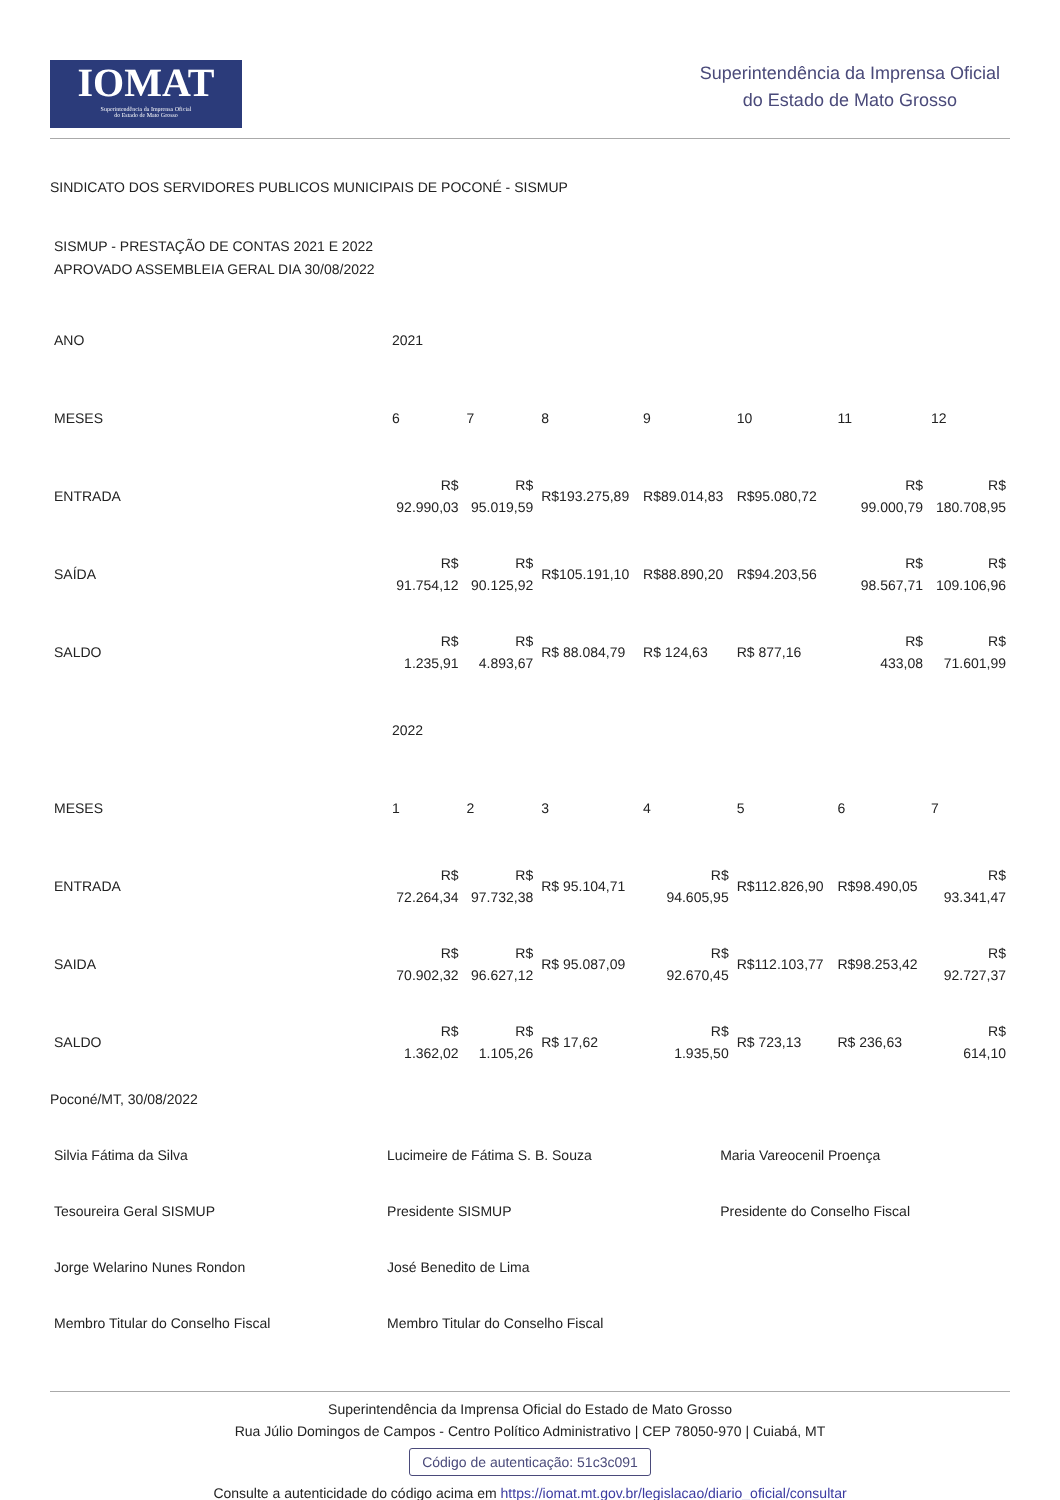IOMAT
Superintendência da Imprensa Oficial
do Estado de Mato Grosso
Superintendência da Imprensa Oficial
do Estado de Mato Grosso
SINDICATO DOS SERVIDORES PUBLICOS MUNICIPAIS DE POCONÉ - SISMUP
SISMUP - PRESTAÇÃO DE CONTAS 2021 E 2022 APROVADO ASSEMBLEIA GERAL DIA 30/08/2022
| ANO | 2021 | | | | | | |
| MESES | 6 | 7 | 8 | 9 | 10 | 11 | 12 |
| ENTRADA | R$ 92.990,03 | R$ 95.019,59 | R$193.275,89 | R$89.014,83 | R$95.080,72 | R$ 99.000,79 | R$ 180.708,95 |
| SAÍDA | R$ 91.754,12 | R$ 90.125,92 | R$105.191,10 | R$88.890,20 | R$94.203,56 | R$ 98.567,71 | R$ 109.106,96 |
| SALDO | R$ 1.235,91 | R$ 4.893,67 | R$ 88.084,79 | R$ 124,63 | R$ 877,16 | R$ 433,08 | R$ 71.601,99 |
| | 2022 | | | | | | |
| MESES | 1 | 2 | 3 | 4 | 5 | 6 | 7 |
| ENTRADA | R$ 72.264,34 | R$ 97.732,38 | R$ 95.104,71 | R$ 94.605,95 | R$112.826,90 | R$98.490,05 | R$ 93.341,47 |
| SAIDA | R$ 70.902,32 | R$ 96.627,12 | R$ 95.087,09 | R$ 92.670,45 | R$112.103,77 | R$98.253,42 | R$ 92.727,37 |
| SALDO | R$ 1.362,02 | R$ 1.105,26 | R$ 17,62 | R$ 1.935,50 | R$ 723,13 | R$ 236,63 | R$ 614,10 |
Poconé/MT, 30/08/2022
| Silvia Fátima da Silva | Lucimeire de Fátima S. B. Souza | Maria Vareocenil Proença |
| Tesoureira Geral SISMUP | Presidente SISMUP | Presidente do Conselho Fiscal |
| Jorge Welarino Nunes Rondon | José Benedito de Lima | |
| Membro Titular do Conselho Fiscal | Membro Titular do Conselho Fiscal | |
Superintendência da Imprensa Oficial do Estado de Mato Grosso
Rua Júlio Domingos de Campos - Centro Político Administrativo | CEP 78050-970 | Cuiabá, MT
Código de autenticação: 51c3c091
Consulte a autenticidade do código acima em https://iomat.mt.gov.br/legislacao/diario_oficial/consultar